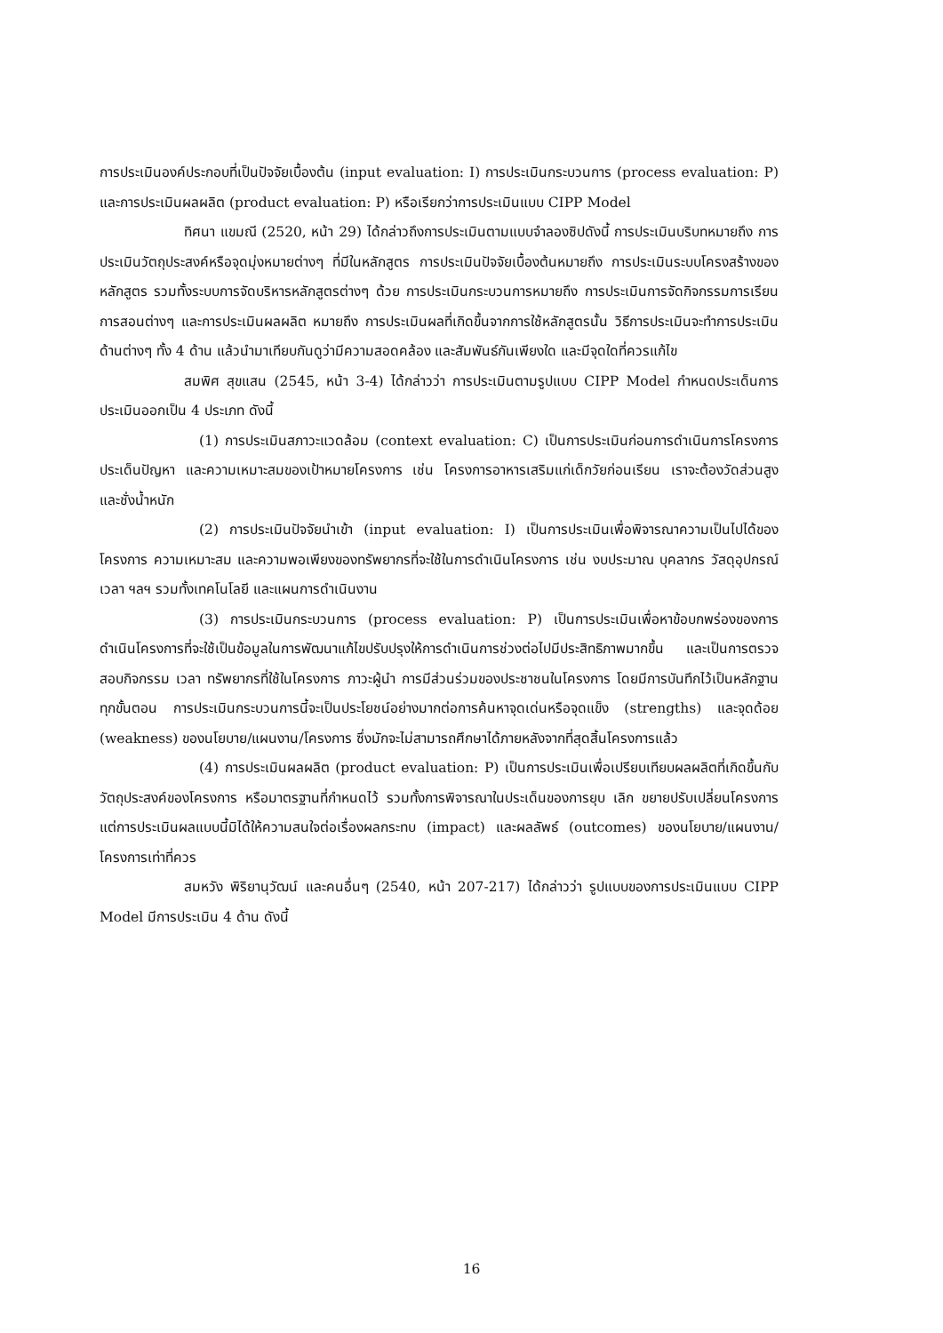การประเมินองค์ประกอบที่เป็นปัจจัยเบื้องต้น (input evaluation: I) การประเมินกระบวนการ (process evaluation: P) และการประเมินผลผลิต (product evaluation: P) หรือเรียกว่าการประเมินแบบ CIPP Model
ทิศนา แขมณี (2520, หน้า 29) ได้กล่าวถึงการประเมินตามแบบจำลองซิปดังนี้ การประเมินบริบทหมายถึง การประเมินวัตถุประสงค์หรือจุดมุ่งหมายต่างๆ ที่มีในหลักสูตร การประเมินปัจจัยเบื้องต้นหมายถึง การประเมินระบบโครงสร้างของหลักสูตร รวมทั้งระบบการจัดบริหารหลักสูตรต่างๆ ด้วย การประเมินกระบวนการหมายถึง การประเมินการจัดกิจกรรมการเรียนการสอนต่างๆ และการประเมินผลผลิต หมายถึง การประเมินผลที่เกิดขึ้นจากการใช้หลักสูตรนั้น วิธีการประเมินจะทำการประเมินด้านต่างๆ ทั้ง 4 ด้าน แล้วนำมาเทียบกันดูว่ามีความสอดคล้อง และสัมพันธ์กันเพียงใด และมีจุดใดที่ควรแก้ไข
สมพิศ สุขแสน (2545, หน้า 3-4) ได้กล่าวว่า การประเมินตามรูปแบบ CIPP Model กำหนดประเด็นการประเมินออกเป็น 4 ประเภท ดังนี้
(1) การประเมินสภาวะแวดล้อม (context evaluation: C) เป็นการประเมินก่อนการดำเนินการโครงการ ประเด็นปัญหา และความเหมาะสมของเป้าหมายโครงการ เช่น โครงการอาหารเสริมแก่เด็กวัยก่อนเรียน เราจะต้องวัดส่วนสูง และชั่งน้ำหนัก
(2) การประเมินปัจจัยนำเข้า (input evaluation: I) เป็นการประเมินเพื่อพิจารณาความเป็นไปได้ของโครงการ ความเหมาะสม และความพอเพียงของทรัพยากรที่จะใช้ในการดำเนินโครงการ เช่น งบประมาณ บุคลากร วัสดุอุปกรณ์ เวลา ฯลฯ รวมทั้งเทคโนโลยี และแผนการดำเนินงาน
(3) การประเมินกระบวนการ (process evaluation: P) เป็นการประเมินเพื่อหาข้อบกพร่องของการดำเนินโครงการที่จะใช้เป็นข้อมูลในการพัฒนาแก้ไขปรับปรุงให้การดำเนินการช่วงต่อไปมีประสิทธิภาพมากขึ้น และเป็นการตรวจสอบกิจกรรม เวลา ทรัพยากรที่ใช้ในโครงการ ภาวะผู้นำ การมีส่วนร่วมของประชาชนในโครงการ โดยมีการบันทึกไว้เป็นหลักฐานทุกขั้นตอน การประเมินกระบวนการนี้จะเป็นประโยชน์อย่างมากต่อการค้นหาจุดเด่นหรือจุดแข็ง (strengths) และจุดด้อย (weakness) ของนโยบาย/แผนงาน/โครงการ ซึ่งมักจะไม่สามารถศึกษาได้ภายหลังจากที่สุดสิ้นโครงการแล้ว
(4) การประเมินผลผลิต (product evaluation: P) เป็นการประเมินเพื่อเปรียบเทียบผลผลิตที่เกิดขึ้นกับวัตถุประสงค์ของโครงการ หรือมาตรฐานที่กำหนดไว้ รวมทั้งการพิจารณาในประเด็นของการยุบ เลิก ขยายปรับเปลี่ยนโครงการแต่การประเมินผลแบบนี้มิได้ให้ความสนใจต่อเรื่องผลกระทบ (impact) และผลลัพธ์ (outcomes) ของนโยบาย/แผนงาน/โครงการเท่าที่ควร
สมหวัง พิริยานุวัฒน์ และคนอื่นๆ (2540, หน้า 207-217) ได้กล่าวว่า รูปแบบของการประเมินแบบ CIPP Model มีการประเมิน 4 ด้าน ดังนี้
16